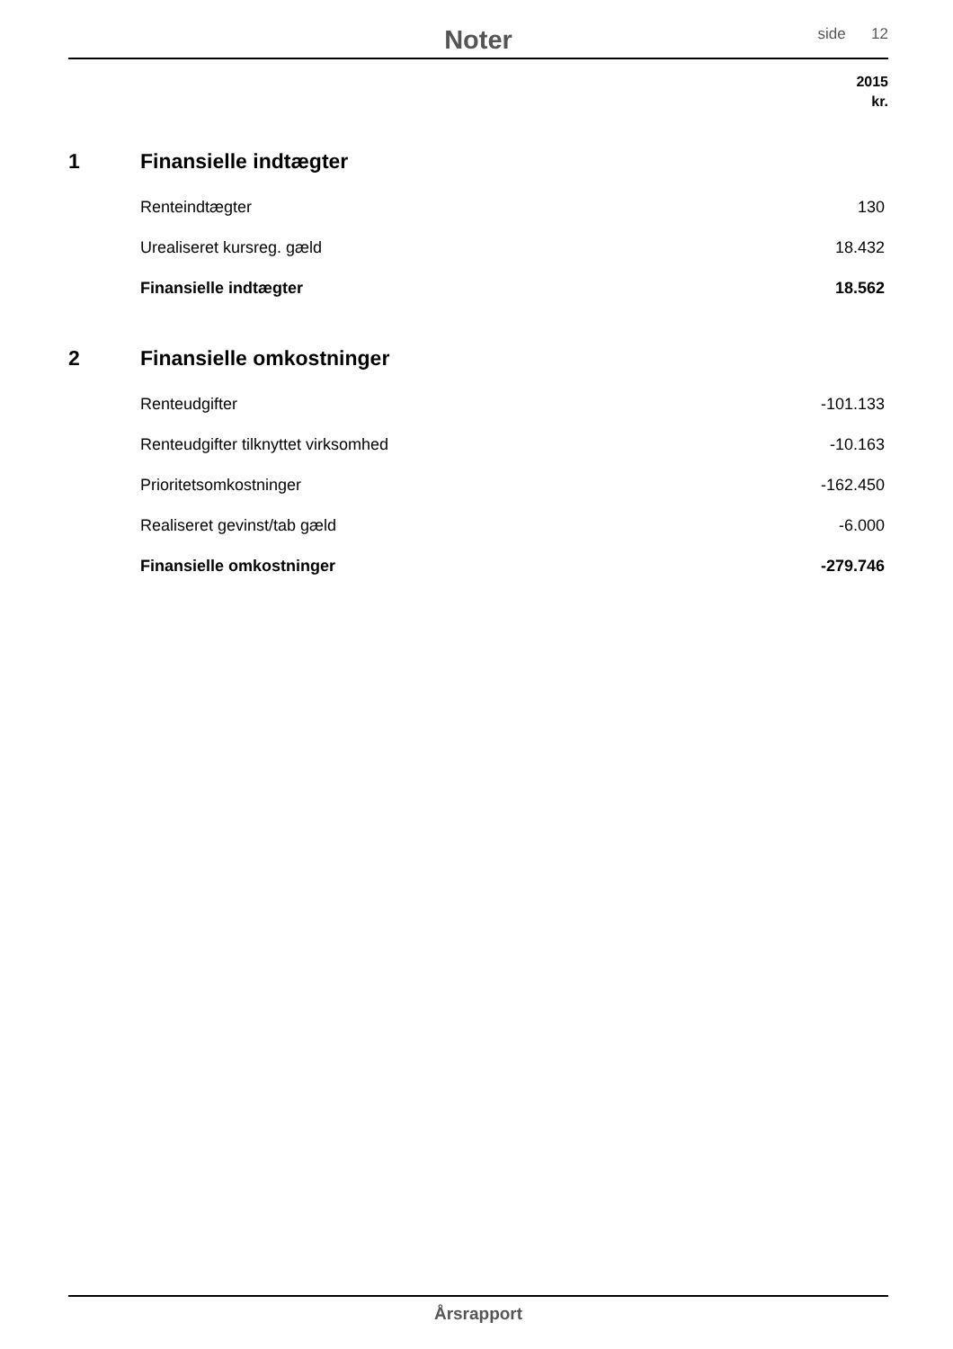Noter side 12
| | | 2015 kr. |
| --- | --- | --- |
| 1 | Finansielle indtægter | |
| | Renteindtægter | 130 |
| | Urealiseret kursreg. gæld | 18.432 |
| | Finansielle indtægter | 18.562 |
| 2 | Finansielle omkostninger | |
| | Renteudgifter | -101.133 |
| | Renteudgifter tilknyttet virksomhed | -10.163 |
| | Prioritetsomkostninger | -162.450 |
| | Realiseret gevinst/tab gæld | -6.000 |
| | Finansielle omkostninger | -279.746 |
Årsrapport